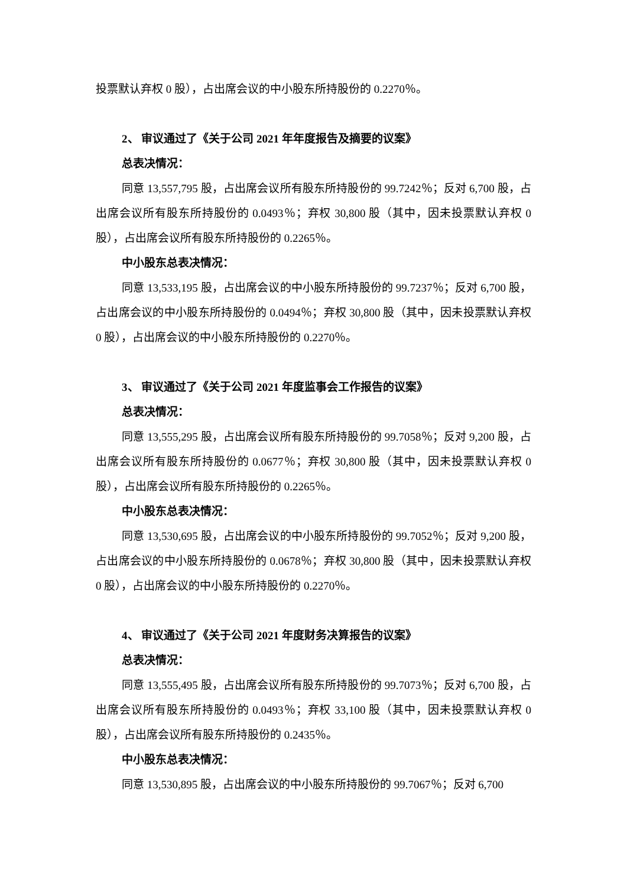投票默认弃权 0 股），占出席会议的中小股东所持股份的 0.2270％。
2、 审议通过了《关于公司 2021 年年度报告及摘要的议案》
总表决情况：
同意 13,557,795 股，占出席会议所有股东所持股份的 99.7242％；反对 6,700 股，占出席会议所有股东所持股份的 0.0493％；弃权 30,800 股（其中，因未投票默认弃权 0 股），占出席会议所有股东所持股份的 0.2265％。
中小股东总表决情况：
同意 13,533,195 股，占出席会议的中小股东所持股份的 99.7237％；反对 6,700 股，占出席会议的中小股东所持股份的 0.0494％；弃权 30,800 股（其中，因未投票默认弃权 0 股），占出席会议的中小股东所持股份的 0.2270％。
3、 审议通过了《关于公司 2021 年度监事会工作报告的议案》
总表决情况：
同意 13,555,295 股，占出席会议所有股东所持股份的 99.7058％；反对 9,200 股，占出席会议所有股东所持股份的 0.0677％；弃权 30,800 股（其中，因未投票默认弃权 0 股），占出席会议所有股东所持股份的 0.2265％。
中小股东总表决情况：
同意 13,530,695 股，占出席会议的中小股东所持股份的 99.7052％；反对 9,200 股，占出席会议的中小股东所持股份的 0.0678％；弃权 30,800 股（其中，因未投票默认弃权 0 股），占出席会议的中小股东所持股份的 0.2270％。
4、 审议通过了《关于公司 2021 年度财务决算报告的议案》
总表决情况：
同意 13,555,495 股，占出席会议所有股东所持股份的 99.7073％；反对 6,700 股，占出席会议所有股东所持股份的 0.0493％；弃权 33,100 股（其中，因未投票默认弃权 0 股），占出席会议所有股东所持股份的 0.2435％。
中小股东总表决情况：
同意 13,530,895 股，占出席会议的中小股东所持股份的 99.7067％；反对 6,700